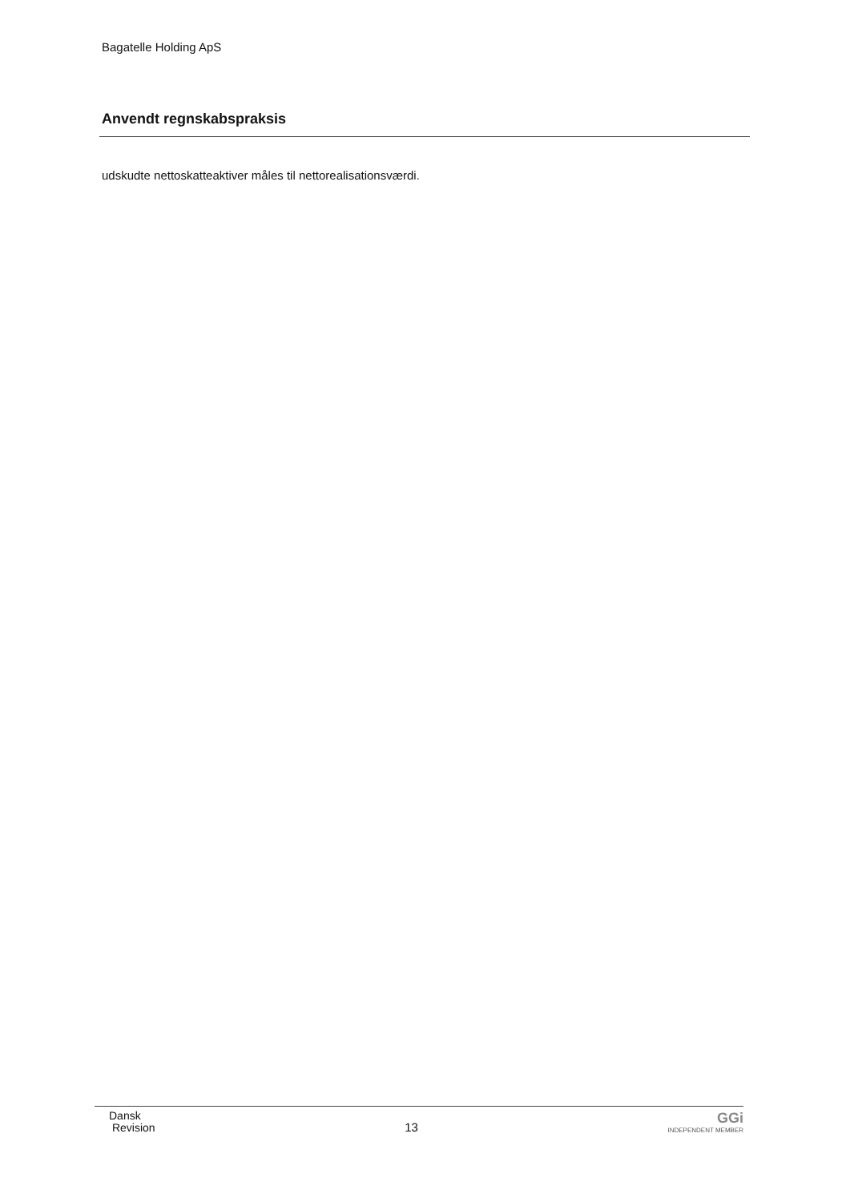Bagatelle Holding ApS
Anvendt regnskabspraksis
udskudte nettoskatteaktiver måles til nettorealisationsværdi.
Dansk
Revision
13
GGi
INDEPENDENT MEMBER